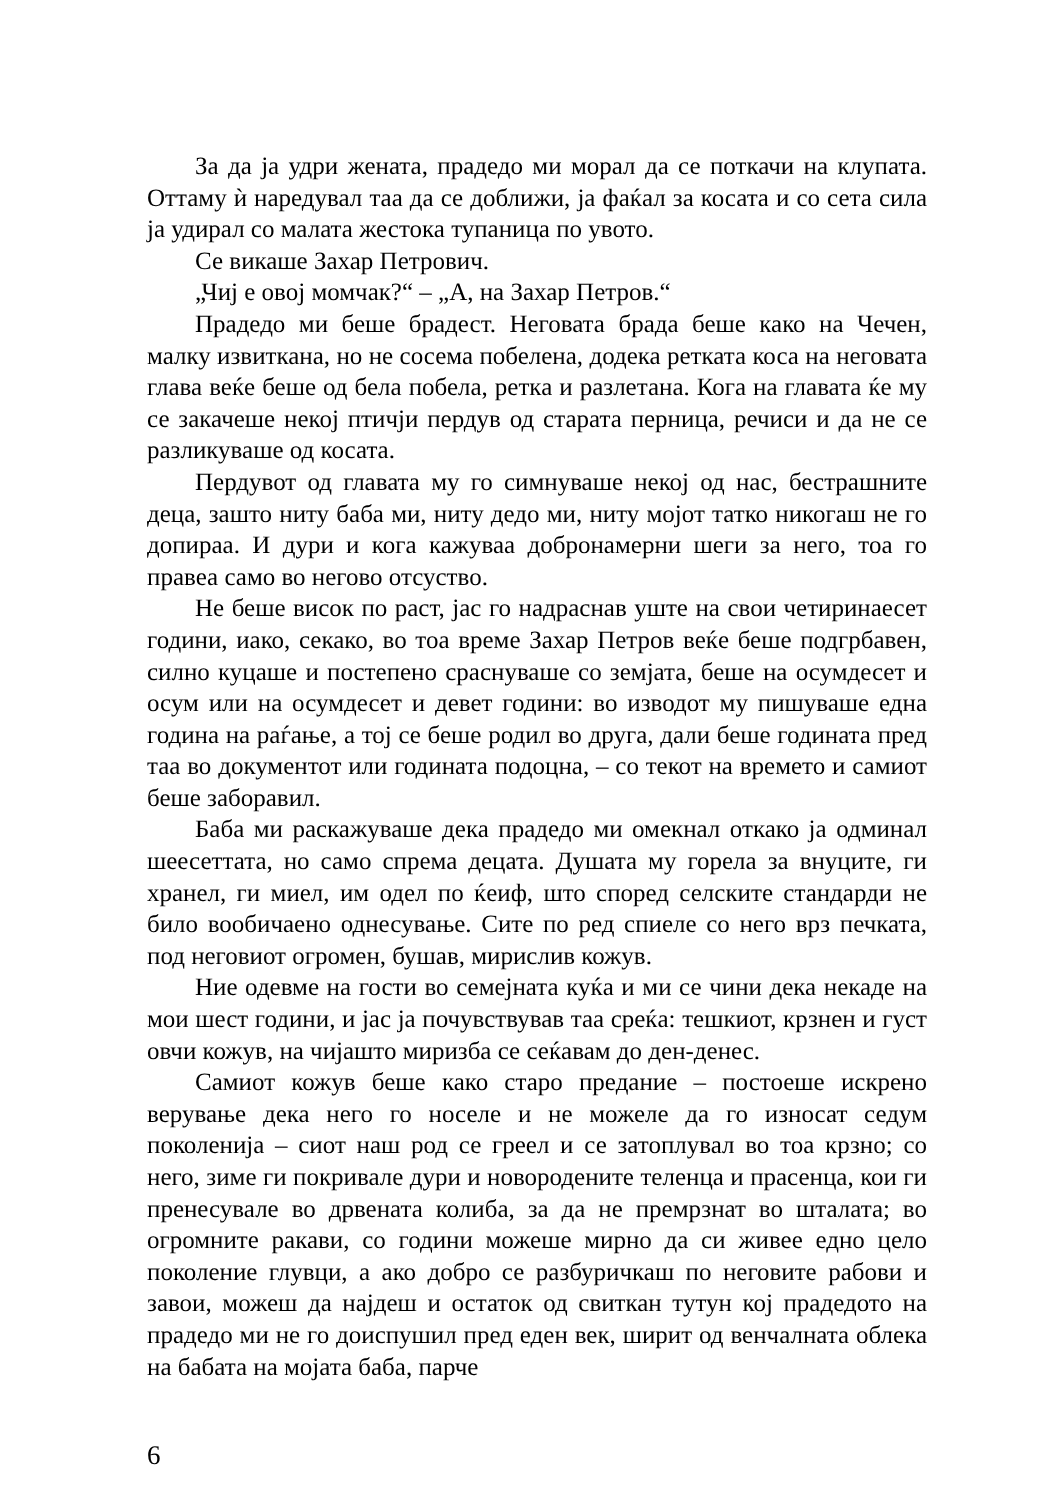За да ја удри жената, прадедо ми морал да се поткачи на клупата. Оттаму ѝ наредувал таа да се доближи, ја фаќал за косата и со сета сила ја удирал со малата жестока тупаница по увото.
Се викаше Захар Петрович.
„Чиј е овој момчак?“ – „А, на Захар Петров.“
Прадедо ми беше брадест. Неговата брада беше како на Чечен, малку извиткана, но не сосема побелена, додека ретката коса на неговата глава веќе беше од бела побела, ретка и разлетана. Кога на главата ќе му се закачеше некој птичји пердув од старата перница, речиси и да не се разликуваше од косата.
Пердувот од главата му го симнуваше некој од нас, бестрашните деца, зашто ниту баба ми, ниту дедо ми, ниту мојот татко никогаш не го допираа. И дури и кога кажуваа добронамерни шеги за него, тоа го правеа само во негово отсуство.
Не беше висок по раст, јас го надраснав уште на свои четиринаесет години, иако, секако, во тоа време Захар Петров веќе беше подгрбавен, силно куцаше и постепено сраснуваше со земјата, беше на осумдесет и осум или на осумдесет и девет години: во изводот му пишуваше една година на раѓање, а тој се беше родил во друга, дали беше годината пред таа во документот или годината подоцна, – со текот на времето и самиот беше заборавил.
Баба ми раскажуваше дека прадедо ми омекнал откако ја одминал шеесеттата, но само спрема децата. Душата му горела за внуците, ги хранел, ги миел, им одел по ќеиф, што според селските стандарди не било вообичаено однесување. Сите по ред спиеле со него врз печката, под неговиот огромен, бушав, мирислив кожув.
Ние одевме на гости во семејната куќа и ми се чини дека некаде на мои шест години, и јас ја почувствував таа среќа: тешкиот, крзнен и густ овчи кожув, на чијашто миризба се сеќавам до ден-денес.
Самиот кожув беше како старо предание – постоеше искрено верување дека него го носеле и не можеле да го износат седум поколенија – сиот наш род се греел и се затоплувал во тоа крзно; со него, зиме ги покривале дури и новородените теленца и прасенца, кои ги пренесувале во дрвената колиба, за да не премрзнат во шталата; во огромните ракави, со години можеше мирно да си живее едно цело поколение глувци, а ако добро се разбуричкаш по неговите рабови и завои, можеш да најдеш и остаток од свиткан тутун кој прадедото на прадедо ми не го доиспушил пред еден век, ширит од венчалната облека на бабата на мојата баба, парче
6